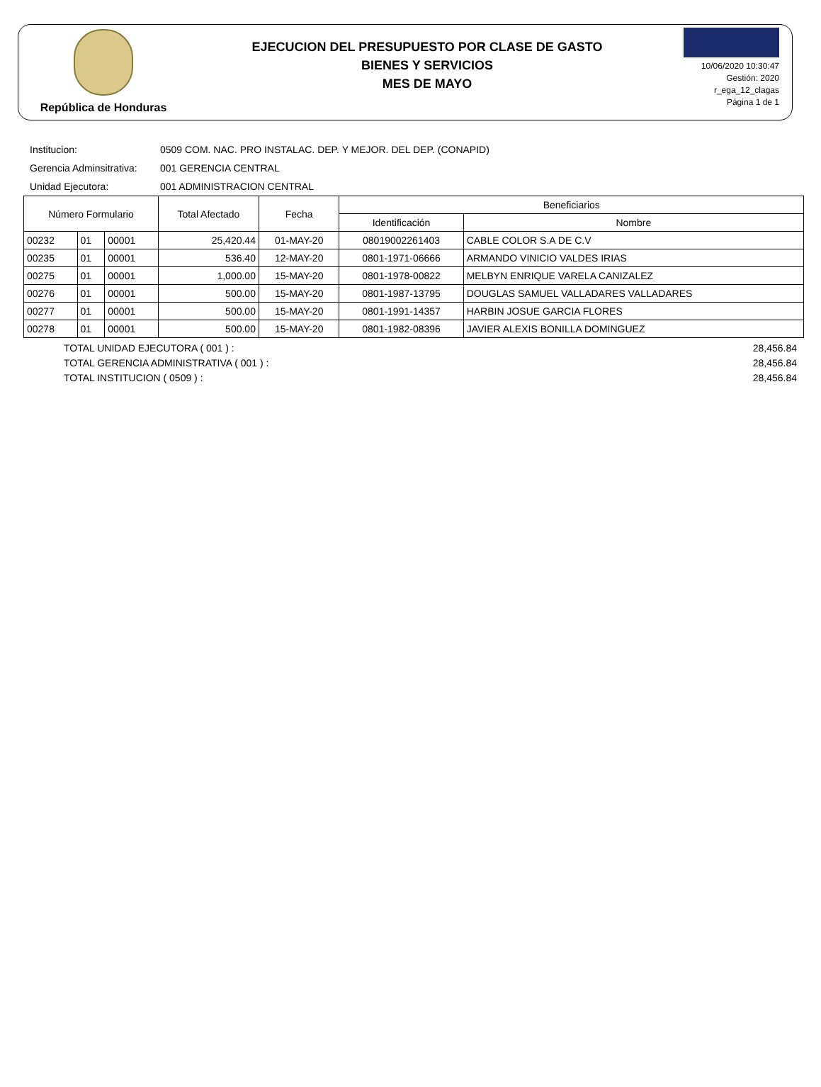República de Honduras
EJECUCION DEL PRESUPUESTO POR CLASE DE GASTO
BIENES Y SERVICIOS
MES DE MAYO
10/06/2020 10:30:47
Gestión: 2020
r_ega_12_clagas
Página 1 de 1
Institucion: 0509 COM. NAC. PRO INSTALAC. DEP. Y MEJOR. DEL DEP. (CONAPID)
Gerencia Adminsitrativa: 001 GERENCIA CENTRAL
Unidad Ejecutora: 001 ADMINISTRACION CENTRAL
| Número Formulario | | | Total Afectado | Fecha | Beneficiarios | |
| --- | --- | --- | --- | --- | --- | --- |
| | | | | | Identificación | Nombre |
| 00232 | 01 | 00001 | 25,420.44 | 01-MAY-20 | 08019002261403 | CABLE COLOR S.A DE C.V |
| 00235 | 01 | 00001 | 536.40 | 12-MAY-20 | 0801-1971-06666 | ARMANDO VINICIO VALDES IRIAS |
| 00275 | 01 | 00001 | 1,000.00 | 15-MAY-20 | 0801-1978-00822 | MELBYN ENRIQUE VARELA CANIZALEZ |
| 00276 | 01 | 00001 | 500.00 | 15-MAY-20 | 0801-1987-13795 | DOUGLAS SAMUEL VALLADARES VALLADARES |
| 00277 | 01 | 00001 | 500.00 | 15-MAY-20 | 0801-1991-14357 | HARBIN JOSUE GARCIA FLORES |
| 00278 | 01 | 00001 | 500.00 | 15-MAY-20 | 0801-1982-08396 | JAVIER ALEXIS BONILLA DOMINGUEZ |
TOTAL UNIDAD EJECUTORA ( 001 ) : 28,456.84
TOTAL GERENCIA ADMINISTRATIVA ( 001 ) : 28,456.84
TOTAL INSTITUCION ( 0509 ) : 28,456.84